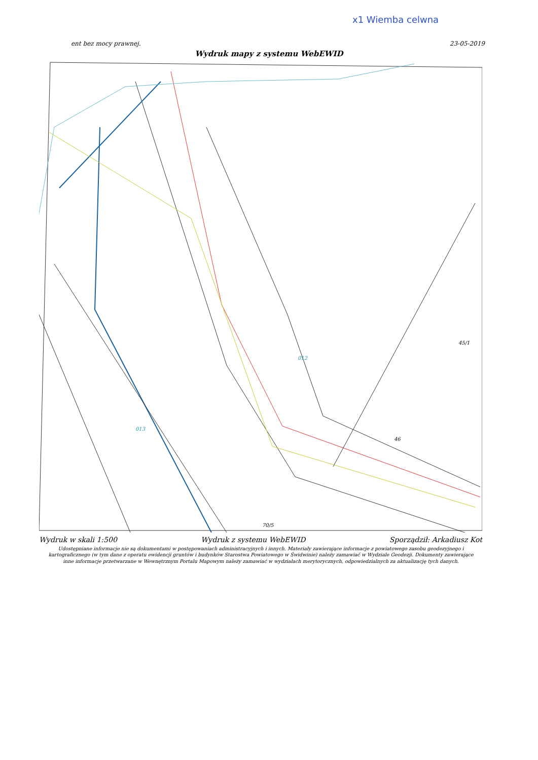x1 Wiemba celwna
ent bez mocy prawnej. 23-05-2019
Wydruk mapy z systemu WebEWID
012
45/1
013
46
70/5
Wydruk w skali 1:500 Wydruk z systemu WebEWID Sporządził: Arkadiusz Kot
Udostępniane informacje nie są dokumentami w postępowaniach administracyjnych i innych. Materiały zawierające informacje z powiatowego zasobu geodezyjnego i kartograficznego (w tym dane z operatu ewidencji gruntów i budynków Starostwa Powiatowego w Świdwinie) należy zamawiać w Wydziale Geodezji. Dokumenty zawierające inne informacje przetwarzane w Wewnętrznym Portalu Mapowym należy zamawiać w wydziałach merytorycznych, odpowiedzialnych za aktualizację tych danych.